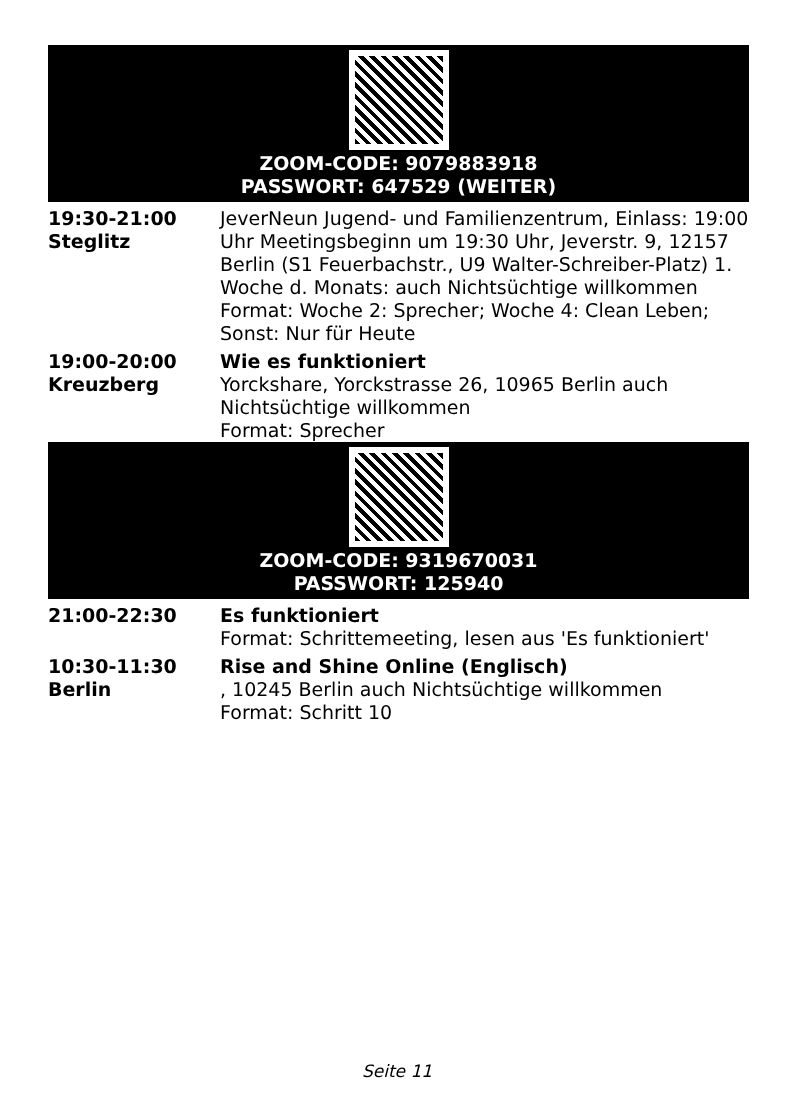ZOOM-CODE: 9079883918
PASSWORT: 647529 (WEITER)
| 19:30-21:00 Steglitz | JeverNeun Jugend- und Familienzentrum, Einlass: 19:00 Uhr Meetingsbeginn um 19:30 Uhr, Jeverstr. 9, 12157 Berlin (S1 Feuerbachstr., U9 Walter-Schreiber-Platz) 1. Woche d. Monats: auch Nichtsüchtige willkommen Format: Woche 2: Sprecher; Woche 4: Clean Leben; Sonst: Nur für Heute |
| 19:00-20:00 Kreuzberg | Wie es funktioniert Yorckshare, Yorckstrasse 26, 10965 Berlin auch Nichtsüchtige willkommen Format: Sprecher |
ZOOM-CODE: 9319670031
PASSWORT: 125940
| 21:00-22:30 | Es funktioniert Format: Schrittemeeting, lesen aus 'Es funktioniert' |
| 10:30-11:30 Berlin | Rise and Shine Online (Englisch) , 10245 Berlin auch Nichtsüchtige willkommen Format: Schritt 10 |
Seite 11